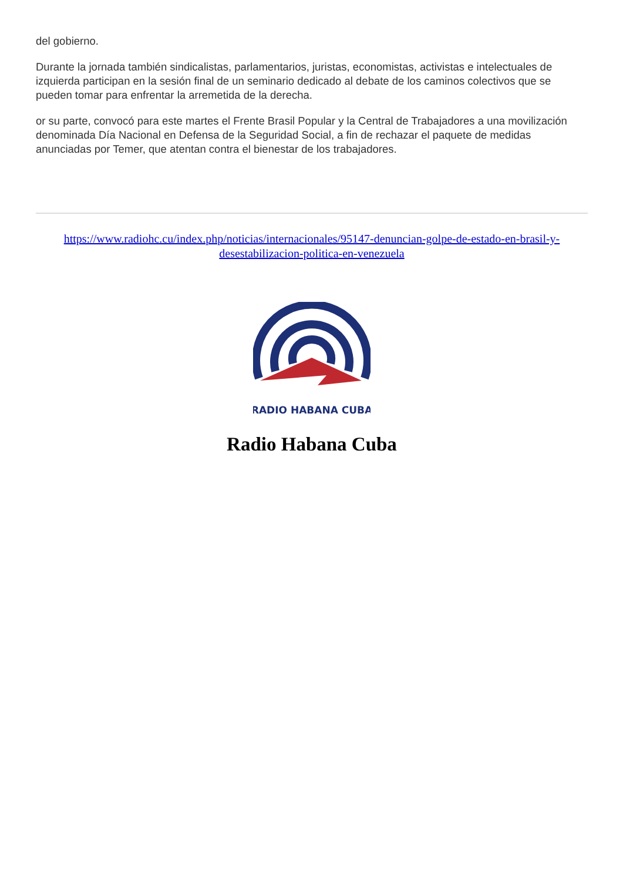del gobierno.
Durante la jornada también sindicalistas, parlamentarios, juristas, economistas, activistas e intelectuales de izquierda participan en la sesión final de un seminario dedicado al debate de los caminos colectivos que se pueden tomar para enfrentar la arremetida de la derecha.
or su parte, convocó para este martes el Frente Brasil Popular y la Central de Trabajadores a una movilización denominada Día Nacional en Defensa de la Seguridad Social, a fin de rechazar el paquete de medidas anunciadas por Temer, que atentan contra el bienestar de los trabajadores.
https://www.radiohc.cu/index.php/noticias/internacionales/95147-denuncian-golpe-de-estado-en-brasil-y-desestabilizacion-politica-en-venezuela
RADIO HABANA CUBA
Radio Habana Cuba